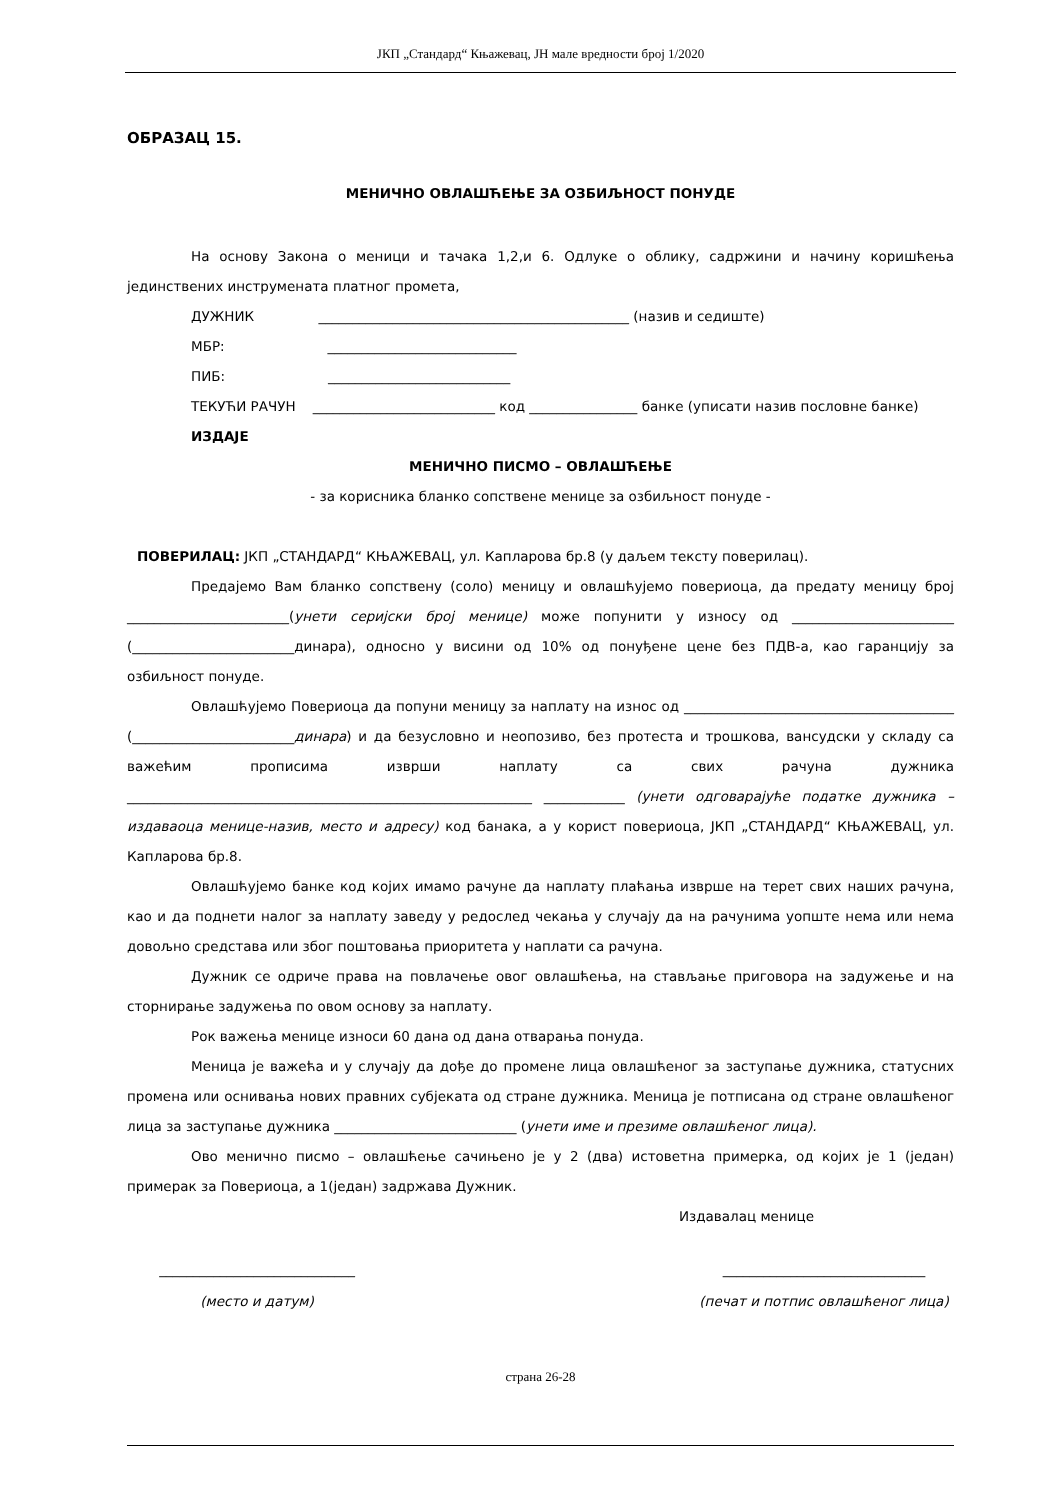ЈКП „Стандард“ Књажевац, ЈН мале вредности број 1/2020
ОБРАЗАЦ 15.
МЕНИЧНО ОВЛАШЋЕЊЕ ЗА ОЗБИЉНОСТ ПОНУДЕ
На основу Закона о меници и тачака 1,2,и 6. Одлуке о облику, садржини и начину коришћења јединствених инструмената платног промета,
ДУЖНИК ______________________________________________ (назив и седиште)
МБР: ____________________________
ПИБ: ___________________________
ТЕКУЋИ РАЧУН ___________________________ код ________________ банке (уписати назив пословне банке)
ИЗДАЈЕ
МЕНИЧНО ПИСМО – ОВЛАШЋЕЊЕ
- за корисника бланко сопствене менице за озбиљност понуде -
ПОВЕРИЛАЦ: ЈКП „СТАНДАРД“ КЊАЖЕВАЦ, ул. Капларова бр.8 (у даљем тексту поверилац).
Предајемо Вам бланко сопствену (соло) меницу и овлашћујемо повериоца, да предату меницу број ________________________(унети серијски број менице) може попунити у износу од ________________________ (________________________динара), односно у висини од 10% од понуђене цене без ПДВ-а, као гаранцију за озбиљност понуде.
Овлашћујемо Повериоца да попуни меницу за наплату на износ од ________________________________________ (________________________динара) и да безусловно и неопозиво, без протеста и трошкова, вансудски у складу са важећим прописима изврши наплату са свих рачуна дужника ____________________________________________________________ ____________ (унети одговарајуће податке дужника – издаваоца менице-назив, место и адресу) код банака, а у корист повериоца, ЈКП „СТАНДАРД“ КЊАЖЕВАЦ, ул. Капларова бр.8.
Овлашћујемо банке код којих имамо рачуне да наплату плаћања изврше на терет свих наших рачуна, као и да поднети налог за наплату заведу у редослед чекања у случају да на рачунима уопште нема или нема довољно средстава или због поштовања приоритета у наплати са рачуна.
Дужник се одриче права на повлачење овог овлашћења, на стављање приговора на задужење и на сторнирање задужења по овом основу за наплату.
Рок важења менице износи 60 дана од дана отварања понуда.
Меница је важећа и у случају да дође до промене лица овлашћеног за заступање дужника, статусних промена или оснивања нових правних субјеката од стране дужника. Меница је потписана од стране овлашћеног лица за заступање дужника ___________________________ (унети име и презиме овлашћеног лица).
Ово менично писмо – овлашћење сачињено је у 2 (два) истоветна примерка, од којих је 1 (један) примерак за Повериоца, а 1(један) задржава Дужник.
Издавалац менице
_____________________________
(место и датум)
______________________________
(печат и потпис овлашћеног лица)
страна 26-28